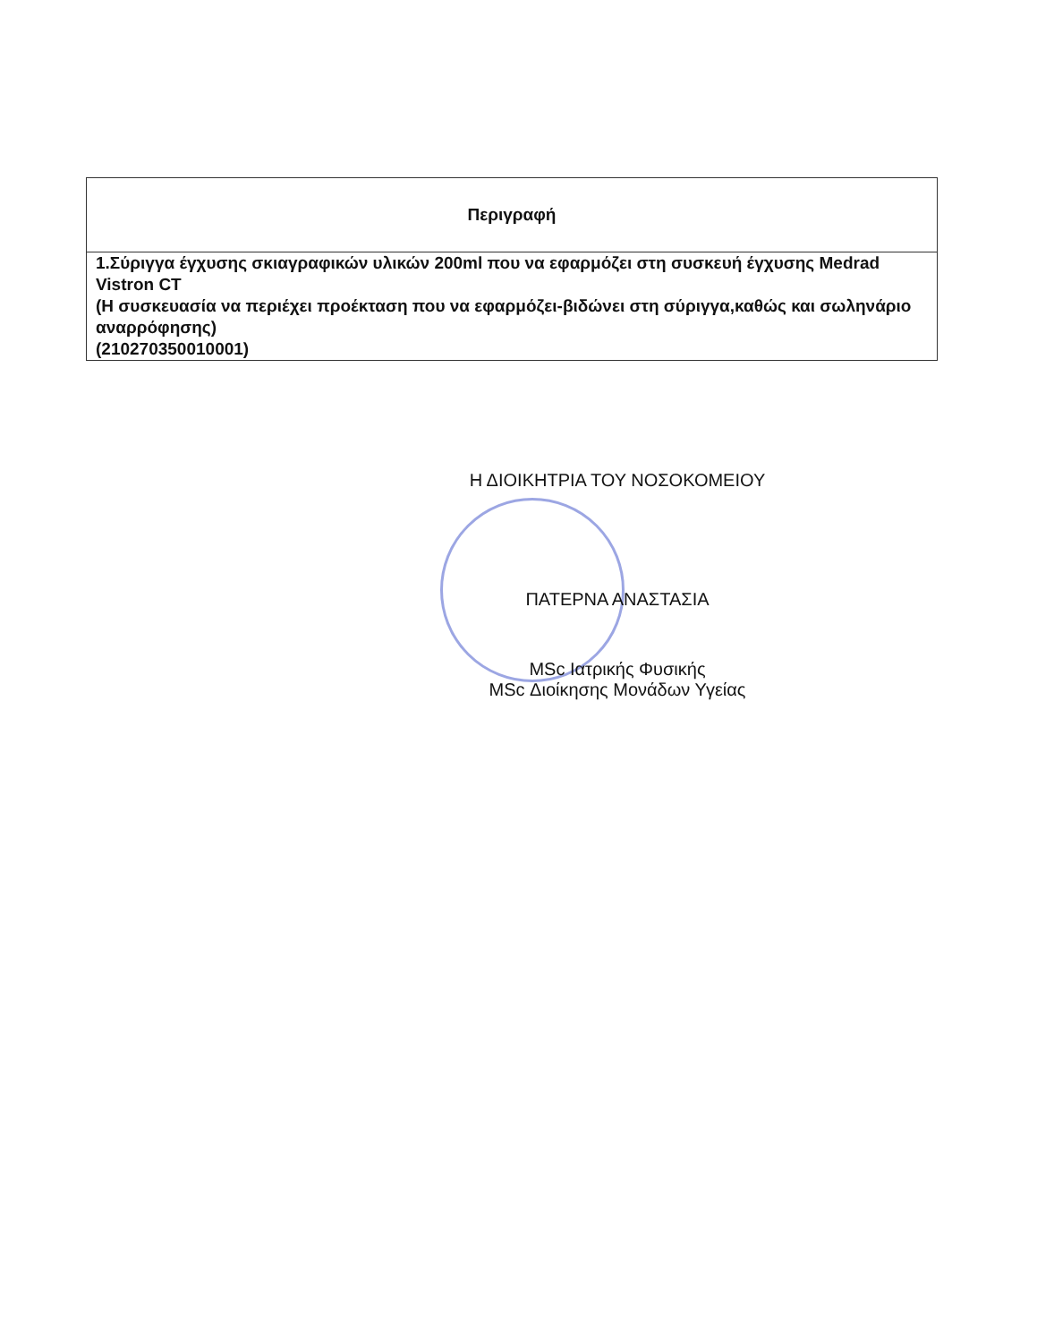| Περιγραφή |
| --- |
| 1.Σύριγγα έγχυσης σκιαγραφικών υλικών 200ml που να εφαρμόζει στη συσκευή έγχυσης Medrad Vistron CT (Η συσκευασία να περιέχει προέκταση που να εφαρμόζει-βιδώνει στη σύριγγα,καθώς και σωληνάριο αναρρόφησης) (210270350010001) |
Η ΔΙΟΙΚΗΤΡΙΑ ΤΟΥ ΝΟΣΟΚΟΜΕΙΟΥ
ΠΑΤΕΡΝΑ ΑΝΑΣΤΑΣΙΑ
MSc Ιατρικής Φυσικής
MSc Διοίκησης Μονάδων Υγείας